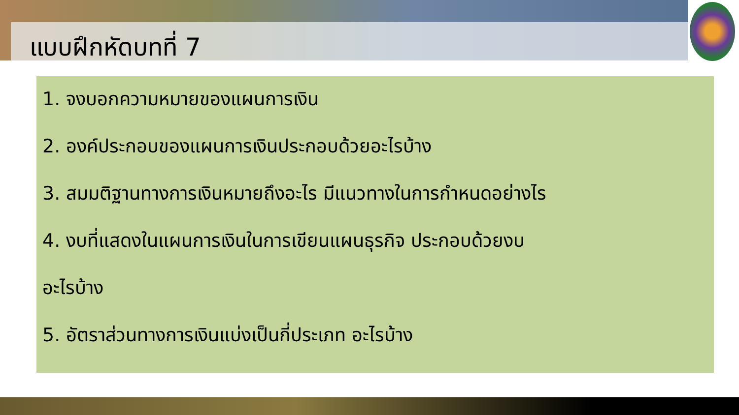แบบฝึกหัดบทที่ 7
1. จงบอกความหมายของแผนการเงิน
2. องค์ประกอบของแผนการเงินประกอบด้วยอะไรบ้าง
3. สมมติฐานทางการเงินหมายถึงอะไร มีแนวทางในการกำหนดอย่างไร
4. งบที่แสดงในแผนการเงินในการเขียนแผนธุรกิจ ประกอบด้วยงบ
อะไรบ้าง
5. อัตราส่วนทางการเงินแบ่งเป็นกี่ประเภท อะไรบ้าง